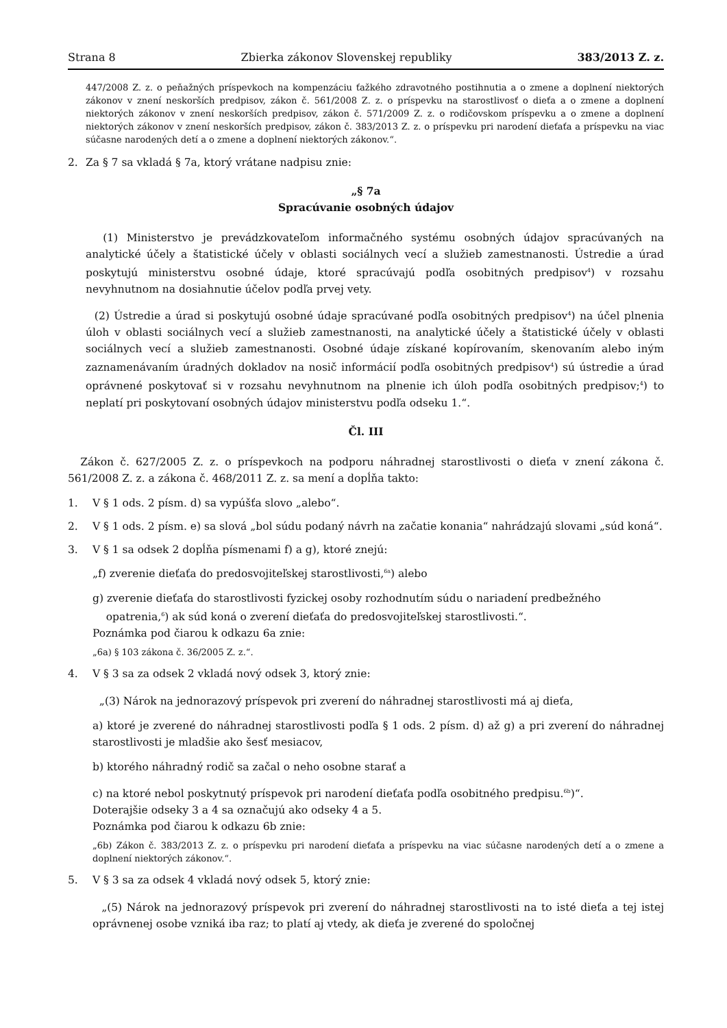Strana 8 Zbierka zákonov Slovenskej republiky 383/2013 Z. z.
447/2008 Z. z. o peňažných príspevkoch na kompenzáciu ťažkého zdravotného postihnutia a o zmene a doplnení niektorých zákonov v znení neskorších predpisov, zákon č. 561/2008 Z. z. o príspevku na starostlivosť o dieťa a o zmene a doplnení niektorých zákonov v znení neskorších predpisov, zákon č. 571/2009 Z. z. o rodičovskom príspevku a o zmene a doplnení niektorých zákonov v znení neskorších predpisov, zákon č. 383/2013 Z. z. o príspevku pri narodení dieťaťa a príspevku na viac súčasne narodených detí a o zmene a doplnení niektorých zákonov.“.
2. Za § 7 sa vkladá § 7a, ktorý vrátane nadpisu znie:
„§ 7a
Spracúvanie osobných údajov
(1) Ministerstvo je prevádzkovateľom informačného systému osobných údajov spracúvaných na analytické účely a štatistické účely v oblasti sociálnych vecí a služieb zamestnanosti. Ústredie a úrad poskytujú ministerstvu osobné údaje, ktoré spracúvajú podľa osobitných predpisov<sup>4</sup>) v rozsahu nevyhnutnom na dosiahnutie účelov podľa prvej vety.
(2) Ústredie a úrad si poskytujú osobné údaje spracúvané podľa osobitných predpisov<sup>4</sup>) na účel plnenia úloh v oblasti sociálnych vecí a služieb zamestnanosti, na analytické účely a štatistické účely v oblasti sociálnych vecí a služieb zamestnanosti. Osobné údaje získané kopírovaním, skenovaním alebo iným zaznamenávaním úradných dokladov na nosič informácií podľa osobitných predpisov<sup>4</sup>) sú ústredie a úrad oprávnené poskytovať si v rozsahu nevyhnutnom na plnenie ich úloh podľa osobitných predpisov;<sup>4</sup>) to neplatí pri poskytovaní osobných údajov ministerstvu podľa odseku 1.“.
Čl. III
Zákon č. 627/2005 Z. z. o príspevkoch na podporu náhradnej starostlivosti o dieťa v znení zákona č. 561/2008 Z. z. a zákona č. 468/2011 Z. z. sa mení a dopĺňa takto:
1. V § 1 ods. 2 písm. d) sa vypúšťa slovo „alebo“.
2. V § 1 ods. 2 písm. e) sa slová „bol súdu podaný návrh na začatie konania“ nahrádzajú slovami „súd koná“.
3. V § 1 sa odsek 2 dopĺňa písmenami f) a g), ktoré znejú:
„f) zverenie dieťaťa do predosvojiteľskej starostlivosti,<sup>6a</sup>) alebo
g) zverenie dieťaťa do starostlivosti fyzickej osoby rozhodnutím súdu o nariadení predbežného
opatrenia,<sup>6</sup>) ak súd koná o zverení dieťaťa do predosvojiteľskej starostlivosti.“.
Poznámka pod čiarou k odkazu 6a znie:
„6a) § 103 zákona č. 36/2005 Z. z.“.
4. V § 3 sa za odsek 2 vkladá nový odsek 3, ktorý znie:
„(3) Nárok na jednorazový príspevok pri zverení do náhradnej starostlivosti má aj dieťa,
a) ktoré je zverené do náhradnej starostlivosti podľa § 1 ods. 2 písm. d) až g) a pri zverení do náhradnej starostlivosti je mladšie ako šesť mesiacov,
b) ktorého náhradný rodič sa začal o neho osobne starať a
c) na ktoré nebol poskytnutý príspevok pri narodení dieťaťa podľa osobitného predpisu.<sup>6b</sup>)“.
Doterajšie odseky 3 a 4 sa označujú ako odseky 4 a 5.
Poznámka pod čiarou k odkazu 6b znie:
„6b) Zákon č. 383/2013 Z. z. o príspevku pri narodení dieťaťa a príspevku na viac súčasne narodených detí a o zmene a doplnení niektorých zákonov.“.
5. V § 3 sa za odsek 4 vkladá nový odsek 5, ktorý znie:
„(5) Nárok na jednorazový príspevok pri zverení do náhradnej starostlivosti na to isté dieťa a tej istej oprávnenej osobe vzniká iba raz; to platí aj vtedy, ak dieťa je zverené do spoločnej